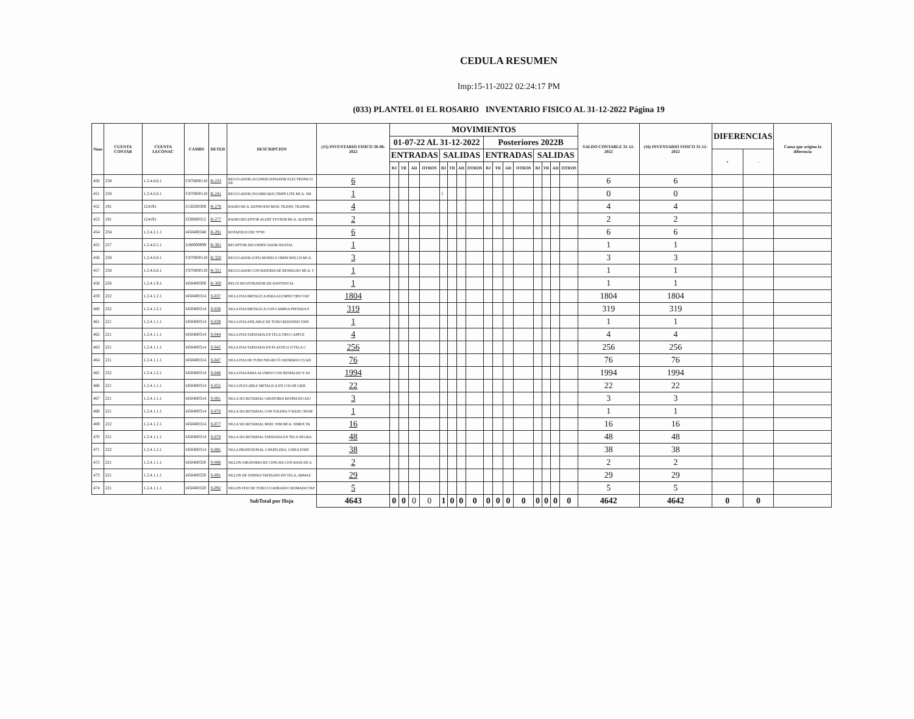CEDULA RESUMEN
Imp:15-11-2022 02:24:17 PM
(033) PLANTEL 01 EL ROSARIO INVENTARIO FISICO AL 31-12-2022 Página 19
| Num | CUENTA CONTAB | CUENTA LECONAC | CAMBS | DETER | DESCRIPCION | (15) INVENTARIO FISICO 30-06-2022 | MOVIMIENTOS | | | | | | | | | | | | | | | | SALDO CONTABLE 31-12-2022 | (16) INVENTARIO FISICO 31-12-2022 | DIFERENCIAS | | Causa que origino la diferencia |
| --- | --- | --- | --- | --- | --- | --- | --- | --- | --- | --- | --- | --- | --- | --- | --- | --- | --- | --- | --- | --- | --- | --- | --- | --- | --- | --- | --- |
| | | | | | | | 01-07-22 AL 31-12-2022 | | | | | | | | Posteriores 2022B | | | | | | | | | | | | |
| | | | | | | | ENTRADAS | | | | SALIDAS | | | | ENTRADAS | | | | SALIDAS | | | | | | + | - | |
| | | | | | | | BJ | TR | AD | OTROS | BJ | TR | AD | OTROS | BJ | TR | AD | OTROS | BJ | TR | AD | OTROS | | | | | |
| 450 | 258 | 1.2.4.6.6.1 | C870000110 | R-233 | REGULADOR (ACONDICIONADOR ELECTRONICO DE | 6 | | | | | | | | | | | | | | | | | 6 | 6 | | | |
| 451 | 258 | 1.2.4.6.6.1 | C870000110 | R-241 | REGULADOR (NO-BREAKE) TRIPP LITE MCA. SM | 1 | | | | | 1 | | | | | | | | | | | | 0 | 0 | | | |
| 452 | 191 | 124191 | I150200308 | R-276 | RADIO MCA. KENWOOD MOD. TK2000, TK2000K | 4 | | | | | | | | | | | | | | | | | 4 | 4 | | | |
| 453 | 191 | 124191 | I330000312 | R-277 | RADIO RECEPTOR ALERT SYSTEM MCA. ALERTIN | 2 | | | | | | | | | | | | | | | | | 2 | 2 | | | |
| 454 | 234 | 1.2.4.2.1.1 | I450400348 | R-291 | ROTAFOLIO DE 70*90 | 6 | | | | | | | | | | | | | | | | | 6 | 6 | | | |
| 455 | 257 | 1.2.4.6.5.1 | I180000999 | R-301 | RECEPTOR DECODIFICADOR DIGITAL | 1 | | | | | | | | | | | | | | | | | 1 | 1 | | | |
| 456 | 258 | 1.2.4.6.6.1 | C870000110 | R-320 | REGULADOR (UPS) MODELO OMNI 900LCD MCA. | 3 | | | | | | | | | | | | | | | | | 3 | 3 | | | |
| 457 | 258 | 1.2.4.6.6.1 | C870000110 | R-321 | REGULADOR CON BATERIA DE RESPALDO MCA. T | 1 | | | | | | | | | | | | | | | | | 1 | 1 | | | |
| 458 | 226 | 1.2.4.1.9.1 | I450400300 | R-360 | RELOJ REGISTRADOR DE ASISTENCIA | 1 | | | | | | | | | | | | | | | | | 1 | 1 | | | |
| 459 | 222 | 1.2.4.1.2.1 | I450400314 | S-037 | SILLA FIJA METALICA PARA ALUMNO TIPO VAP | 1804 | | | | | | | | | | | | | | | | | 1804 | 1804 | | | |
| 460 | 222 | 1.2.4.1.2.1 | I450400314 | S-038 | SILLA FIJA METALICA CON LAMINA PINTADA P | 319 | | | | | | | | | | | | | | | | | 319 | 319 | | | |
| 461 | 221 | 1.2.4.1.1.1 | I450400314 | S-039 | SILLA FIJA APILABLE DE TUBO REDONDO TAPI | 1 | | | | | | | | | | | | | | | | | 1 | 1 | | | |
| 462 | 221 | 1.2.4.1.1.1 | I450400314 | S-044 | SILLA FIJA TAPIZADA EN TELA TIPO CAPFCE | 4 | | | | | | | | | | | | | | | | | 4 | 4 | | | |
| 463 | 221 | 1.2.4.1.1.1 | I450400314 | S-045 | SILLA FIJA TAPIZADA EN PLASTICO O TELA C | 256 | | | | | | | | | | | | | | | | | 256 | 256 | | | |
| 464 | 221 | 1.2.4.1.1.1 | I450400314 | S-047 | SILLA FIJA DE TUBO NEGRO Ó CROMADO CUAD | 76 | | | | | | | | | | | | | | | | | 76 | 76 | | | |
| 465 | 222 | 1.2.4.1.2.1 | I450400314 | S-048 | SILLA FIJA PARA ALUMNO CON RESPALDO Y AS | 1994 | | | | | | | | | | | | | | | | | 1994 | 1994 | | | |
| 466 | 221 | 1.2.4.1.1.1 | I450400314 | S-055 | SILLA PLEGABLE METALICA EN COLOR GRIS. | 22 | | | | | | | | | | | | | | | | | 22 | 22 | | | |
| 467 | 221 | 1.2.4.1.1.1 | I450400314 | S-061 | SILLA SECRETARIAL GIRATORIA RESPALDO AJU | 3 | | | | | | | | | | | | | | | | | 3 | 3 | | | |
| 468 | 221 | 1.2.4.1.1.1 | I450400314 | S-076 | SILLA SECRETARIAL CON SOLERA Y BASE CROM | 1 | | | | | | | | | | | | | | | | | 1 | 1 | | | |
| 469 | 222 | 1.2.4.1.2.1 | I450400314 | S-077 | SILLA SECRETARIAL MOD. SSM MCA. SIMEX TA | 16 | | | | | | | | | | | | | | | | | 16 | 16 | | | |
| 470 | 221 | 1.2.4.1.1.1 | I450400314 | S-078 | SILLA SECRETARIAL TAPIZADA EN TELA NEGRA | 48 | | | | | | | | | | | | | | | | | 48 | 48 | | | |
| 471 | 222 | 1.2.4.1.2.1 | I450400314 | S-085 | SILLA PROFESIONAL C/PAPELERA, LINEA FORT | 38 | | | | | | | | | | | | | | | | | 38 | 38 | | | |
| 472 | 221 | 1.2.4.1.1.1 | I450400320 | S-088 | SILLON GIRATORIO DE CONCHA CON BASE DE A | 2 | | | | | | | | | | | | | | | | | 2 | 2 | | | |
| 473 | 221 | 1.2.4.1.1.1 | I450400320 | S-091 | SILLON DE ESPERA TAPIZADO EN TELA, ARMAZ | 29 | | | | | | | | | | | | | | | | | 29 | 29 | | | |
| 474 | 221 | 1.2.4.1.1.1 | I450400320 | S-092 | SILLON FIJO DE TUBO CUADRADO CROMADO TAP | 5 | | | | | | | | | | | | | | | | | 5 | 5 | | | |
| | | | | | SubTotal por Hoja | 4643 | 0 | 0 | 0 | 0 | 1 | 0 | 0 | 0 | 0 | 0 | 0 | 0 | 0 | 0 | 0 | 0 | 4642 | 4642 | 0 | 0 | |